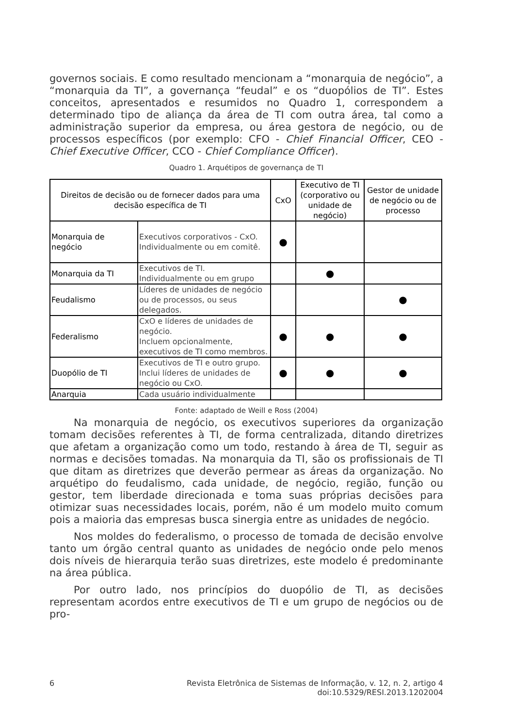governos sociais. E como resultado mencionam a “monarquia de negócio”, a “monarquia da TI”, a governança “feudal” e os “duopólios de TI”. Estes conceitos, apresentados e resumidos no Quadro 1, correspondem a determinado tipo de aliança da área de TI com outra área, tal como a administração superior da empresa, ou área gestora de negócio, ou de processos específicos (por exemplo: CFO - Chief Financial Officer, CEO - Chief Executive Officer, CCO - Chief Compliance Officer).
Quadro 1. Arquétipos de governança de TI
| Direitos de decisão ou de fornecer dados para uma decisão específica de TI | | CxO | Executivo de TI (corporativo ou unidade de negócio) | Gestor de unidade de negócio ou de processo |
| --- | --- | --- | --- | --- |
| Monarquia de negócio | Executivos corporativos - CxO. Individualmente ou em comitê. | ● | | |
| Monarquia da TI | Executivos de TI. Individualmente ou em grupo | | ● | |
| Feudalismo | Líderes de unidades de negócio ou de processos, ou seus delegados. | | | ● |
| Federalismo | CxO e líderes de unidades de negócio. Incluem opcionalmente, executivos de TI como membros. | ● | ● | ● |
| Duopólio de TI | Executivos de TI e outro grupo. Inclui líderes de unidades de negócio ou CxO. | ● | ● | ● |
| Anarquia | Cada usuário individualmente | | | |
Fonte: adaptado de Weill e Ross (2004)
Na monarquia de negócio, os executivos superiores da organização tomam decisões referentes à TI, de forma centralizada, ditando diretrizes que afetam a organização como um todo, restando à área de TI, seguir as normas e decisões tomadas. Na monarquia da TI, são os profissionais de TI que ditam as diretrizes que deverão permear as áreas da organização. No arquétipo do feudalismo, cada unidade, de negócio, região, função ou gestor, tem liberdade direcionada e toma suas próprias decisões para otimizar suas necessidades locais, porém, não é um modelo muito comum pois a maioria das empresas busca sinergia entre as unidades de negócio.
Nos moldes do federalismo, o processo de tomada de decisão envolve tanto um órgão central quanto as unidades de negócio onde pelo menos dois níveis de hierarquia terão suas diretrizes, este modelo é predominante na área pública.
Por outro lado, nos princípios do duopólio de TI, as decisões representam acordos entre executivos de TI e um grupo de negócios ou de pro-
6 Revista Eletrônica de Sistemas de Informação, v. 12, n. 2, artigo 4
doi:10.5329/RESI.2013.1202004